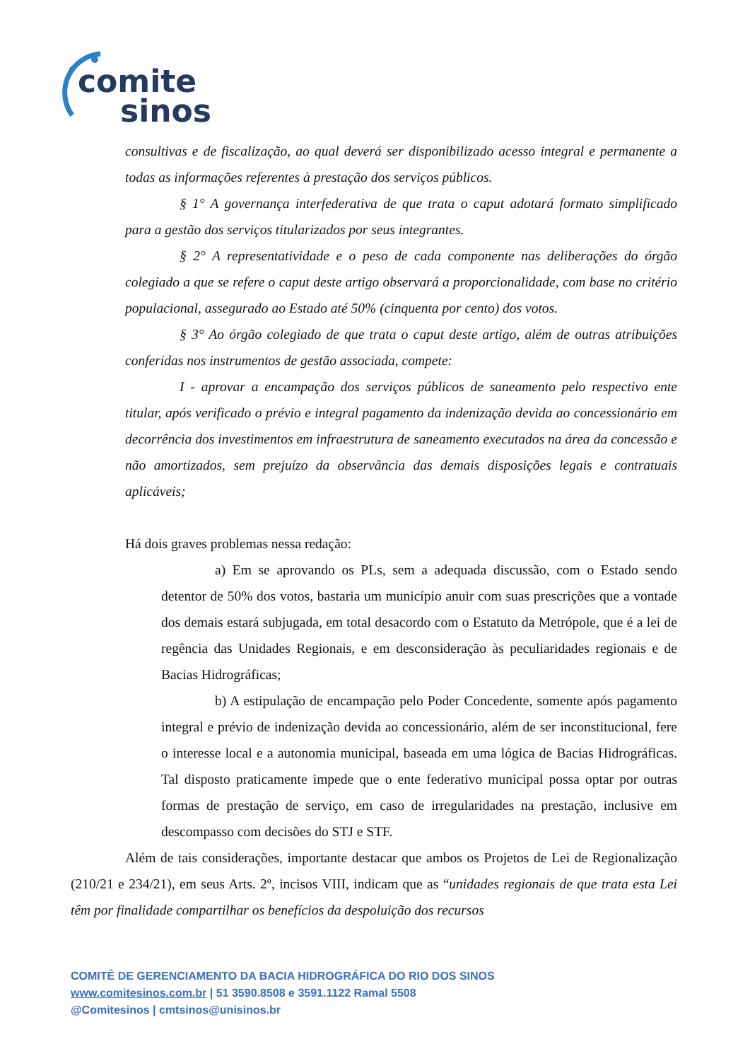comite
sinos
consultivas e de fiscalização, ao qual deverá ser disponibilizado acesso integral e permanente a todas as informações referentes à prestação dos serviços públicos.
§ 1° A governança interfederativa de que trata o caput adotará formato simplificado para a gestão dos serviços titularizados por seus integrantes.
§ 2° A representatividade e o peso de cada componente nas deliberações do órgão colegiado a que se refere o caput deste artigo observará a proporcionalidade, com base no critério populacional, assegurado ao Estado até 50% (cinquenta por cento) dos votos.
§ 3° Ao órgão colegiado de que trata o caput deste artigo, além de outras atribuições conferidas nos instrumentos de gestão associada, compete:
I - aprovar a encampação dos serviços públicos de saneamento pelo respectivo ente titular, após verificado o prévio e integral pagamento da indenização devida ao concessionário em decorrência dos investimentos em infraestrutura de saneamento executados na área da concessão e não amortizados, sem prejuízo da observância das demais disposições legais e contratuais aplicáveis;
Há dois graves problemas nessa redação:
a) Em se aprovando os PLs, sem a adequada discussão, com o Estado sendo detentor de 50% dos votos, bastaria um município anuir com suas prescrições que a vontade dos demais estará subjugada, em total desacordo com o Estatuto da Metrópole, que é a lei de regência das Unidades Regionais, e em desconsideração às peculiaridades regionais e de Bacias Hidrográficas;
b) A estipulação de encampação pelo Poder Concedente, somente após pagamento integral e prévio de indenização devida ao concessionário, além de ser inconstitucional, fere o interesse local e a autonomia municipal, baseada em uma lógica de Bacias Hidrográficas. Tal disposto praticamente impede que o ente federativo municipal possa optar por outras formas de prestação de serviço, em caso de irregularidades na prestação, inclusive em descompasso com decisões do STJ e STF.
Além de tais considerações, importante destacar que ambos os Projetos de Lei de Regionalização (210/21 e 234/21), em seus Arts. 2º, incisos VIII, indicam que as “unidades regionais de que trata esta Lei têm por finalidade compartilhar os benefícios da despoluição dos recursos
COMITÊ DE GERENCIAMENTO DA BACIA HIDROGRÁFICA DO RIO DOS SINOS
www.comitesinos.com.br | 51 3590.8508 e 3591.1122 Ramal 5508
@Comitesinos | cmtsinos@unisinos.br